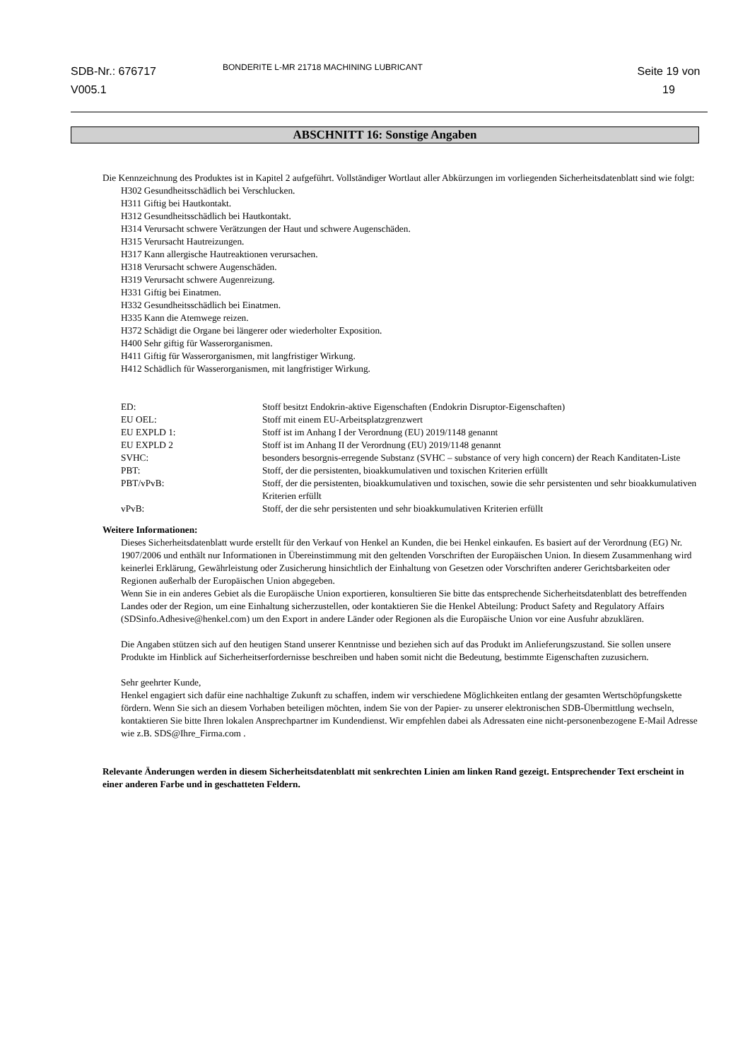SDB-Nr.: 676717
V005.1
BONDERITE L-MR 21718 MACHINING LUBRICANT
Seite 19 von
19
ABSCHNITT 16: Sonstige Angaben
Die Kennzeichnung des Produktes ist in Kapitel 2 aufgeführt. Vollständiger Wortlaut aller Abkürzungen im vorliegenden Sicherheitsdatenblatt sind wie folgt:
H302 Gesundheitsschädlich bei Verschlucken.
H311 Giftig bei Hautkontakt.
H312 Gesundheitsschädlich bei Hautkontakt.
H314 Verursacht schwere Verätzungen der Haut und schwere Augenschäden.
H315 Verursacht Hautreizungen.
H317 Kann allergische Hautreaktionen verursachen.
H318 Verursacht schwere Augenschäden.
H319 Verursacht schwere Augenreizung.
H331 Giftig bei Einatmen.
H332 Gesundheitsschädlich bei Einatmen.
H335 Kann die Atemwege reizen.
H372 Schädigt die Organe bei längerer oder wiederholter Exposition.
H400 Sehr giftig für Wasserorganismen.
H411 Giftig für Wasserorganismen, mit langfristiger Wirkung.
H412 Schädlich für Wasserorganismen, mit langfristiger Wirkung.
| ED: | Stoff besitzt Endokrin-aktive Eigenschaften (Endokrin Disruptor-Eigenschaften) |
| EU OEL: | Stoff mit einem EU-Arbeitsplatzgrenzwert |
| EU EXPLD 1: | Stoff ist im Anhang I der Verordnung (EU) 2019/1148 genannt |
| EU EXPLD 2 | Stoff ist im Anhang II der Verordnung (EU) 2019/1148 genannt |
| SVHC: | besonders besorgnis-erregende Substanz (SVHC – substance of very high concern) der Reach Kanditaten-Liste |
| PBT: | Stoff, der die persistenten, bioakkumulativen und toxischen Kriterien erfüllt |
| PBT/vPvB: | Stoff, der die persistenten, bioakkumulativen und toxischen, sowie die sehr persistenten und sehr bioakkumulativen Kriterien erfüllt |
| vPvB: | Stoff, der die sehr persistenten und sehr bioakkumulativen Kriterien erfüllt |
Weitere Informationen:
Dieses Sicherheitsdatenblatt wurde erstellt für den Verkauf von Henkel an Kunden, die bei Henkel einkaufen. Es basiert auf der Verordnung (EG) Nr. 1907/2006 und enthält nur Informationen in Übereinstimmung mit den geltenden Vorschriften der Europäischen Union. In diesem Zusammenhang wird keinerlei Erklärung, Gewährleistung oder Zusicherung hinsichtlich der Einhaltung von Gesetzen oder Vorschriften anderer Gerichtsbarkeiten oder Regionen außerhalb der Europäischen Union abgegeben.
Wenn Sie in ein anderes Gebiet als die Europäische Union exportieren, konsultieren Sie bitte das entsprechende Sicherheitsdatenblatt des betreffenden Landes oder der Region, um eine Einhaltung sicherzustellen, oder kontaktieren Sie die Henkel Abteilung: Product Safety and Regulatory Affairs (SDSinfo.Adhesive@henkel.com) um den Export in andere Länder oder Regionen als die Europäische Union vor eine Ausfuhr abzuklären.
Die Angaben stützen sich auf den heutigen Stand unserer Kenntnisse und beziehen sich auf das Produkt im Anlieferungszustand. Sie sollen unsere Produkte im Hinblick auf Sicherheitserfordernisse beschreiben und haben somit nicht die Bedeutung, bestimmte Eigenschaften zuzusichern.
Sehr geehrter Kunde,
Henkel engagiert sich dafür eine nachhaltige Zukunft zu schaffen, indem wir verschiedene Möglichkeiten entlang der gesamten Wertschöpfungskette fördern. Wenn Sie sich an diesem Vorhaben beteiligen möchten, indem Sie von der Papier- zu unserer elektronischen SDB-Übermittlung wechseln, kontaktieren Sie bitte Ihren lokalen Ansprechpartner im Kundendienst. Wir empfehlen dabei als Adressaten eine nicht-personenbezogene E-Mail Adresse wie z.B. SDS@Ihre_Firma.com .
Relevante Änderungen werden in diesem Sicherheitsdatenblatt mit senkrechten Linien am linken Rand gezeigt. Entsprechender Text erscheint in einer anderen Farbe und in geschatteten Feldern.